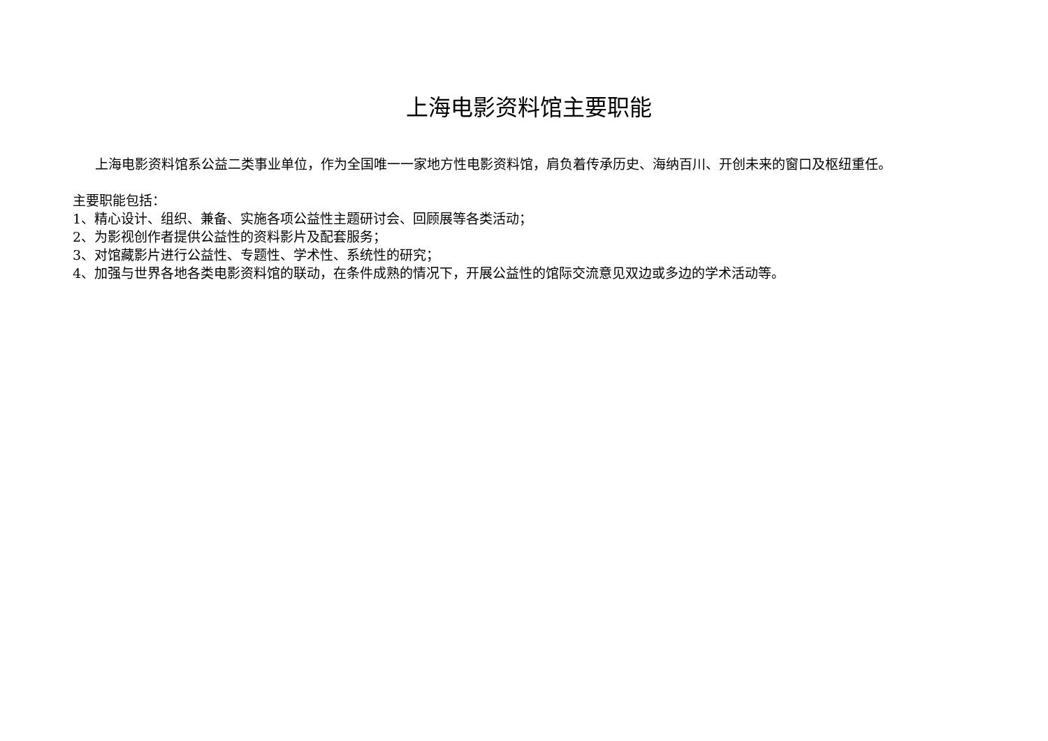上海电影资料馆主要职能
上海电影资料馆系公益二类事业单位，作为全国唯一一家地方性电影资料馆，肩负着传承历史、海纳百川、开创未来的窗口及枢纽重任。
主要职能包括：
1、精心设计、组织、兼备、实施各项公益性主题研讨会、回顾展等各类活动；
2、为影视创作者提供公益性的资料影片及配套服务；
3、对馆藏影片进行公益性、专题性、学术性、系统性的研究；
4、加强与世界各地各类电影资料馆的联动，在条件成熟的情况下，开展公益性的馆际交流意见双边或多边的学术活动等。